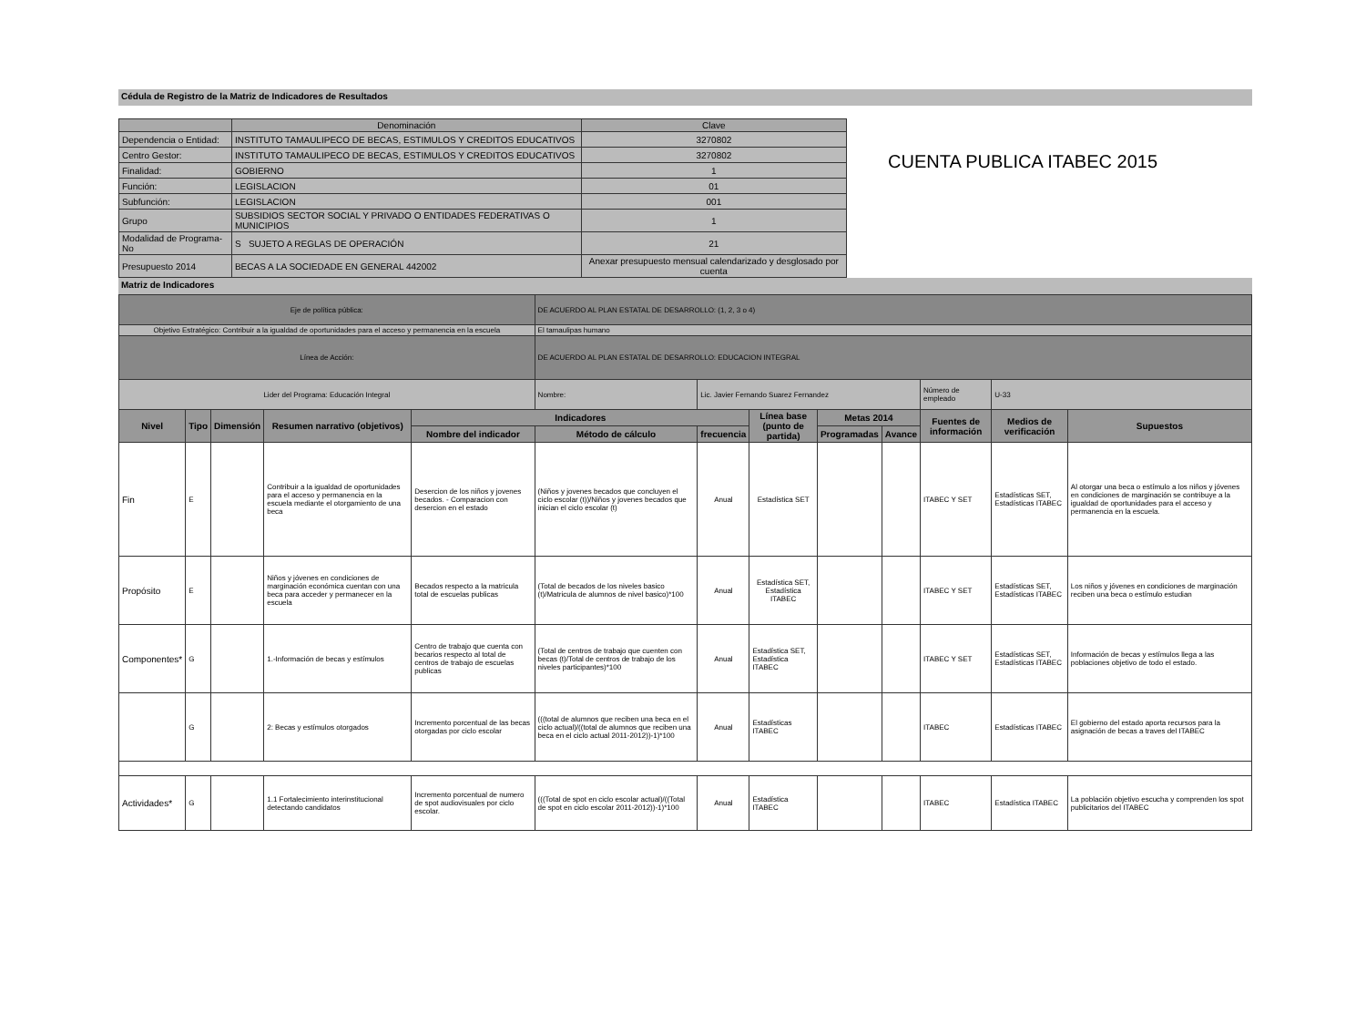Cédula de Registro de la Matriz de Indicadores de Resultados
| | Denominación | | Clave |
| --- | --- | --- | --- |
| Dependencia o Entidad: | INSTITUTO TAMAULIPECO DE BECAS, ESTIMULOS Y CREDITOS EDUCATIVOS | | 3270802 |
| Centro Gestor: | INSTITUTO TAMAULIPECO DE BECAS, ESTIMULOS Y CREDITOS EDUCATIVOS | | 3270802 |
| Finalidad: | GOBIERNO | | 1 |
| Función: | LEGISLACION | | 01 |
| Subfunción: | LEGISLACION | | 001 |
| Grupo | SUBSIDIOS SECTOR SOCIAL Y PRIVADO O ENTIDADES FEDERATIVAS O MUNICIPIOS | | 1 |
| Modalidad de Programa-No | S SUJETO A REGLAS DE OPERACIÓN | | 21 |
| Presupuesto 2014 | BECAS A LA SOCIEDADE EN GENERAL 442002 | Anexar presupuesto mensual calendarizado y desglosado por cuenta | |
CUENTA PUBLICA ITABEC 2015
Matriz de Indicadores
| Eje de política pública: | | | | | DE ACUERDO AL PLAN ESTATAL DE DESARROLLO: (1, 2, 3 o 4) | | | | | | | |
| Objetivo Estratégico: Contribuir a la igualdad de oportunidades para el acceso y permanencia en la escuela | | | | | El tamaulipas humano | | | | | | | |
| Línea de Acción: | | | | | DE ACUERDO AL PLAN ESTATAL DE DESARROLLO: EDUCACION INTEGRAL | | | | | | | |
| Lider del Programa: Educación Integral | | | | | Nombre: | Lic. Javier Fernando Suarez Fernandez | | | | Número de empleado | U-33 | |
| Nivel | Tipo | Dimensión | Resumen narrativo (objetivos) | Indicadores | | | Línea base (punto de partida) | Metas 2014 | | Fuentes de información | Medios de verificación | Supuestos |
| | | | | Nombre del indicador | Método de cálculo | frecuencia | | Programadas | Avance | | | |
| Fin | E | | Contribuir a la igualdad de oportunidades para el acceso y permanencia en la escuela mediante el otorgamiento de una beca | Desercion de los niños y jovenes becados. - Comparacion con desercion en el estado | (Niños y jovenes becados que concluyen el ciclo escolar (t))/Niños y jovenes becados que inician el ciclo escolar (t) | Anual | Estadística SET | | | ITABEC Y SET | Estadísticas SET, Estadísticas ITABEC | Al otorgar una beca o estímulo a los niños y jóvenes en condiciones de marginación se contribuye a la igualdad de oportunidades para el acceso y permanencia en la escuela. |
| Propósito | E | | Niños y jóvenes en condiciones de marginación económica cuentan con una beca para acceder y permanecer en la escuela | Becados respecto a la matricula total de escuelas publicas | (Total de becados de los niveles basico (t)/Matricula de alumnos de nivel basico)*100 | Anual | Estadística SET, Estadística ITABEC | | | ITABEC Y SET | Estadísticas SET, Estadísticas ITABEC | Los niños y jóvenes en condiciones de marginación reciben una beca o estímulo estudian |
| Componentes* | G | | 1.-Información de becas y estímulos | Centro de trabajo que cuenta con becarios respecto al total de centros de trabajo de escuelas publicas | (Total de centros de trabajo que cuenten con becas (t)/Total de centros de trabajo de los niveles participantes)*100 | Anual | Estadística SET, Estadística ITABEC | | | ITABEC Y SET | Estadísticas SET, Estadísticas ITABEC | Información de becas y estímulos llega a las poblaciones objetivo de todo el estado. |
| | G | | 2: Becas y estímulos otorgados | Incremento porcentual de las becas otorgadas por ciclo escolar | (((total de alumnos que reciben una beca en el ciclo actual)/((total de alumnos que reciben una beca en el ciclo actual 2011-2012))-1)*100 | Anual | Estadísticas ITABEC | | | ITABEC | Estadísticas ITABEC | El gobierno del estado aporta recursos para la asignación de becas a traves del ITABEC |
| Actividades* | G | | 1.1 Fortalecimiento interinstitucional detectando candidatos | Incremento porcentual de numero de spot audiovisuales por ciclo escolar. | (((Total de spot en ciclo escolar actual)/((Total de spot en ciclo escolar 2011-2012))-1)*100 | Anual | Estadística ITABEC | | | ITABEC | Estadística ITABEC | La población objetivo escucha y comprenden los spot publicitarios del ITABEC |